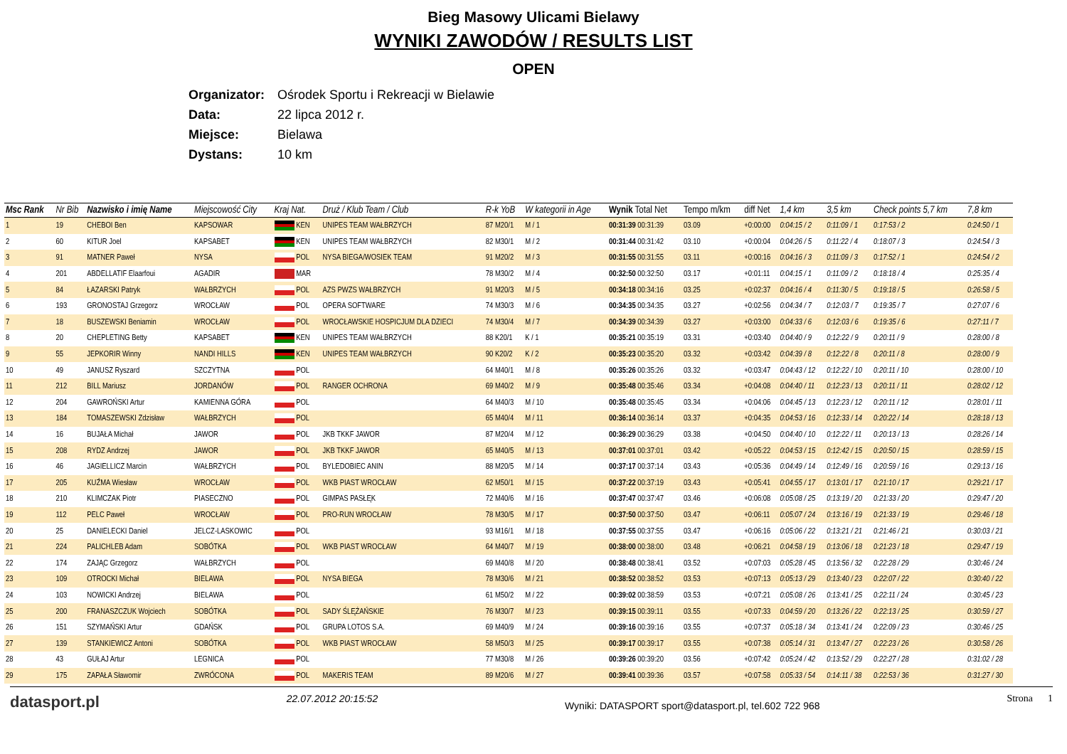Bieg Masowy Ulicami Bielawy
WYNIKI ZAWODÓW / RESULTS LIST
OPEN
Organizator: Ośrodek Sportu i Rekreacji w Bielawie
Data: 22 lipca 2012 r.
Miejsce: Bielawa
Dystans: 10 km
| Msc Rank | Nr Bib | Nazwisko i imię Name | Miejscowość City | Kraj Nat. | Druż / Klub Team / Club | R-k YoB | W kategorii in Age | Wynik Total Net | Tempo m/km | diff Net | 1,4 km | 3,5 km | Check points 5,7 km | 7,8 km |
| --- | --- | --- | --- | --- | --- | --- | --- | --- | --- | --- | --- | --- | --- | --- |
| 1 | 19 | CHEBOI Ben | KAPSOWAR | KEN | UNIPES TEAM WAŁBRZYCH | 87 M20/1 | M / 1 | 00:31:39 00:31:39 | 03.09 | +0:00:00 | 0:04:15 / 2 | 0:11:09 / 1 | 0:17:53 / 2 | 0:24:50 / 1 |
| 2 | 60 | KITUR Joel | KAPSABET | KEN | UNIPES TEAM WAŁBRZYCH | 82 M30/1 | M / 2 | 00:31:44 00:31:42 | 03.10 | +0:00:04 | 0:04:26 / 5 | 0:11:22 / 4 | 0:18:07 / 3 | 0:24:54 / 3 |
| 3 | 91 | MATNER Paweł | NYSA | POL | NYSA BIEGA/WOSIEK TEAM | 91 M20/2 | M / 3 | 00:31:55 00:31:55 | 03.11 | +0:00:16 | 0:04:16 / 3 | 0:11:09 / 3 | 0:17:52 / 1 | 0:24:54 / 2 |
| 4 | 201 | ABDELLATIF Elaarfoui | AGADIR | MAR | | 78 M30/2 | M / 4 | 00:32:50 00:32:50 | 03.17 | +0:01:11 | 0:04:15 / 1 | 0:11:09 / 2 | 0:18:18 / 4 | 0:25:35 / 4 |
| 5 | 84 | ŁAZARSKI Patryk | WAŁBRZYCH | POL | AZS PWZS WAŁBRZYCH | 91 M20/3 | M / 5 | 00:34:18 00:34:16 | 03.25 | +0:02:37 | 0:04:16 / 4 | 0:11:30 / 5 | 0:19:18 / 5 | 0:26:58 / 5 |
| 6 | 193 | GRONOSTAJ Grzegorz | WROCŁAW | POL | OPERA SOFTWARE | 74 M30/3 | M / 6 | 00:34:35 00:34:35 | 03.27 | +0:02:56 | 0:04:34 / 7 | 0:12:03 / 7 | 0:19:35 / 7 | 0:27:07 / 6 |
| 7 | 18 | BUSZEWSKI Beniamin | WROCŁAW | POL | WROCŁAWSKIE HOSPICJUM DLA DZIECI | 74 M30/4 | M / 7 | 00:34:39 00:34:39 | 03.27 | +0:03:00 | 0:04:33 / 6 | 0:12:03 / 6 | 0:19:35 / 6 | 0:27:11 / 7 |
| 8 | 20 | CHEPLETING Betty | KAPSABET | KEN | UNIPES TEAM WAŁBRZYCH | 88 K20/1 | K / 1 | 00:35:21 00:35:19 | 03.31 | +0:03:40 | 0:04:40 / 9 | 0:12:22 / 9 | 0:20:11 / 9 | 0:28:00 / 8 |
| 9 | 55 | JEPKORIR Winny | NANDI HILLS | KEN | UNIPES TEAM WAŁBRZYCH | 90 K20/2 | K / 2 | 00:35:23 00:35:20 | 03.32 | +0:03:42 | 0:04:39 / 8 | 0:12:22 / 8 | 0:20:11 / 8 | 0:28:00 / 9 |
| 10 | 49 | JANUSZ Ryszard | SZCZYTNA | POL | | 64 M40/1 | M / 8 | 00:35:26 00:35:26 | 03.32 | +0:03:47 | 0:04:43 / 12 | 0:12:22 / 10 | 0:20:11 / 10 | 0:28:00 / 10 |
| 11 | 212 | BILL Mariusz | JORDANÓW | POL | RANGER OCHRONA | 69 M40/2 | M / 9 | 00:35:48 00:35:46 | 03.34 | +0:04:08 | 0:04:40 / 11 | 0:12:23 / 13 | 0:20:11 / 11 | 0:28:02 / 12 |
| 12 | 204 | GAWROŃSKI Artur | KAMIENNA GÓRA | POL | | 64 M40/3 | M / 10 | 00:35:48 00:35:45 | 03.34 | +0:04:06 | 0:04:45 / 13 | 0:12:23 / 12 | 0:20:11 / 12 | 0:28:01 / 11 |
| 13 | 184 | TOMASZEWSKI Zdzisław | WAŁBRZYCH | POL | | 65 M40/4 | M / 11 | 00:36:14 00:36:14 | 03.37 | +0:04:35 | 0:04:53 / 16 | 0:12:33 / 14 | 0:20:22 / 14 | 0:28:18 / 13 |
| 14 | 16 | BUJAŁA Michał | JAWOR | POL | JKB TKKF JAWOR | 87 M20/4 | M / 12 | 00:36:29 00:36:29 | 03.38 | +0:04:50 | 0:04:40 / 10 | 0:12:22 / 11 | 0:20:13 / 13 | 0:28:26 / 14 |
| 15 | 208 | RYDZ Andrzej | JAWOR | POL | JKB TKKF JAWOR | 65 M40/5 | M / 13 | 00:37:01 00:37:01 | 03.42 | +0:05:22 | 0:04:53 / 15 | 0:12:42 / 15 | 0:20:50 / 15 | 0:28:59 / 15 |
| 16 | 46 | JAGIELLICZ Marcin | WAŁBRZYCH | POL | BYLEDOBIEC ANIN | 88 M20/5 | M / 14 | 00:37:17 00:37:14 | 03.43 | +0:05:36 | 0:04:49 / 14 | 0:12:49 / 16 | 0:20:59 / 16 | 0:29:13 / 16 |
| 17 | 205 | KUŹMA Wiesław | WROCŁAW | POL | WKB PIAST WROCŁAW | 62 M50/1 | M / 15 | 00:37:22 00:37:19 | 03.43 | +0:05:41 | 0:04:55 / 17 | 0:13:01 / 17 | 0:21:10 / 17 | 0:29:21 / 17 |
| 18 | 210 | KLIMCZAK Piotr | PIASECZNO | POL | GIMPAS PASŁĘK | 72 M40/6 | M / 16 | 00:37:47 00:37:47 | 03.46 | +0:06:08 | 0:05:08 / 25 | 0:13:19 / 20 | 0:21:33 / 20 | 0:29:47 / 20 |
| 19 | 112 | PELC Paweł | WROCŁAW | POL | PRO-RUN WROCŁAW | 78 M30/5 | M / 17 | 00:37:50 00:37:50 | 03.47 | +0:06:11 | 0:05:07 / 24 | 0:13:16 / 19 | 0:21:33 / 19 | 0:29:46 / 18 |
| 20 | 25 | DANIELECKI Daniel | JELCZ-LASKOWIC | POL | | 93 M16/1 | M / 18 | 00:37:55 00:37:55 | 03.47 | +0:06:16 | 0:05:06 / 22 | 0:13:21 / 21 | 0:21:46 / 21 | 0:30:03 / 21 |
| 21 | 224 | PALICHLEB Adam | SOBÓTKA | POL | WKB PIAST WROCŁAW | 64 M40/7 | M / 19 | 00:38:00 00:38:00 | 03.48 | +0:06:21 | 0:04:58 / 19 | 0:13:06 / 18 | 0:21:23 / 18 | 0:29:47 / 19 |
| 22 | 174 | ZAJĄC Grzegorz | WAŁBRZYCH | POL | | 69 M40/8 | M / 20 | 00:38:48 00:38:41 | 03.52 | +0:07:03 | 0:05:28 / 45 | 0:13:56 / 32 | 0:22:28 / 29 | 0:30:46 / 24 |
| 23 | 109 | OTROCKI Michał | BIELAWA | POL | NYSA BIEGA | 78 M30/6 | M / 21 | 00:38:52 00:38:52 | 03.53 | +0:07:13 | 0:05:13 / 29 | 0:13:40 / 23 | 0:22:07 / 22 | 0:30:40 / 22 |
| 24 | 103 | NOWICKI Andrzej | BIELAWA | POL | | 61 M50/2 | M / 22 | 00:39:02 00:38:59 | 03.53 | +0:07:21 | 0:05:08 / 26 | 0:13:41 / 25 | 0:22:11 / 24 | 0:30:45 / 23 |
| 25 | 200 | FRANASZCZUK Wojciech | SOBÓTKA | POL | SADY ŚLĘŻAŃSKIE | 76 M30/7 | M / 23 | 00:39:15 00:39:11 | 03.55 | +0:07:33 | 0:04:59 / 20 | 0:13:26 / 22 | 0:22:13 / 25 | 0:30:59 / 27 |
| 26 | 151 | SZYMAŃSKI Artur | GDAŃSK | POL | GRUPA LOTOS S.A. | 69 M40/9 | M / 24 | 00:39:16 00:39:16 | 03.55 | +0:07:37 | 0:05:18 / 34 | 0:13:41 / 24 | 0:22:09 / 23 | 0:30:46 / 25 |
| 27 | 139 | STANKIEWICZ Antoni | SOBÓTKA | POL | WKB PIAST WROCŁAW | 58 M50/3 | M / 25 | 00:39:17 00:39:17 | 03.55 | +0:07:38 | 0:05:14 / 31 | 0:13:47 / 27 | 0:22:23 / 26 | 0:30:58 / 26 |
| 28 | 43 | GUŁAJ Artur | LEGNICA | POL | | 77 M30/8 | M / 26 | 00:39:26 00:39:20 | 03.56 | +0:07:42 | 0:05:24 / 42 | 0:13:52 / 29 | 0:22:27 / 28 | 0:31:02 / 28 |
| 29 | 175 | ZAPAŁA Sławomir | ZWRÓCONA | POL | MAKERIS TEAM | 89 M20/6 | M / 27 | 00:39:41 00:39:36 | 03.57 | +0:07:58 | 0:05:33 / 54 | 0:14:11 / 38 | 0:22:53 / 36 | 0:31:27 / 30 |
datasport.pl 22.07.2012 20:15:52 Wyniki: DATASPORT sport@datasport.pl, tel.602 722 968 Strona 1